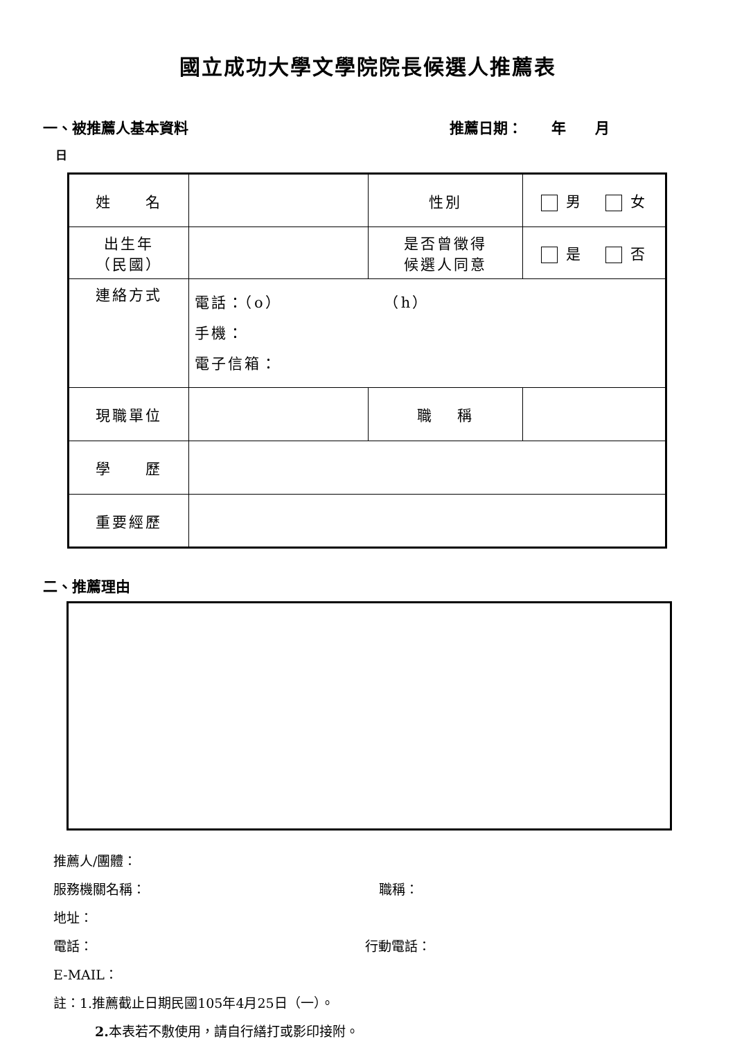國立成功大學文學院院長候選人推薦表
一、被推薦人基本資料 推薦日期：　　年　　月
日
| 姓 名 | | 性別 | 男 女 |
| 出生年 （民國） | | 是否曾徵得 候選人同意 | 是 否 |
| 連絡方式 | 電話：（o） （h） 手機： 電子信箱： | | |
| 現職單位 | | 職 稱 | |
| 學 歷 | | | |
| 重要經歷 | | | |
二、推薦理由
推薦人/團體：
服務機關名稱： 職稱：
地址：
電話： 行動電話：
E-MAIL：
註：1.推薦截止日期民國105年4月25日（一）。
2. 本表若不敷使用，請自行繕打或影印接附。